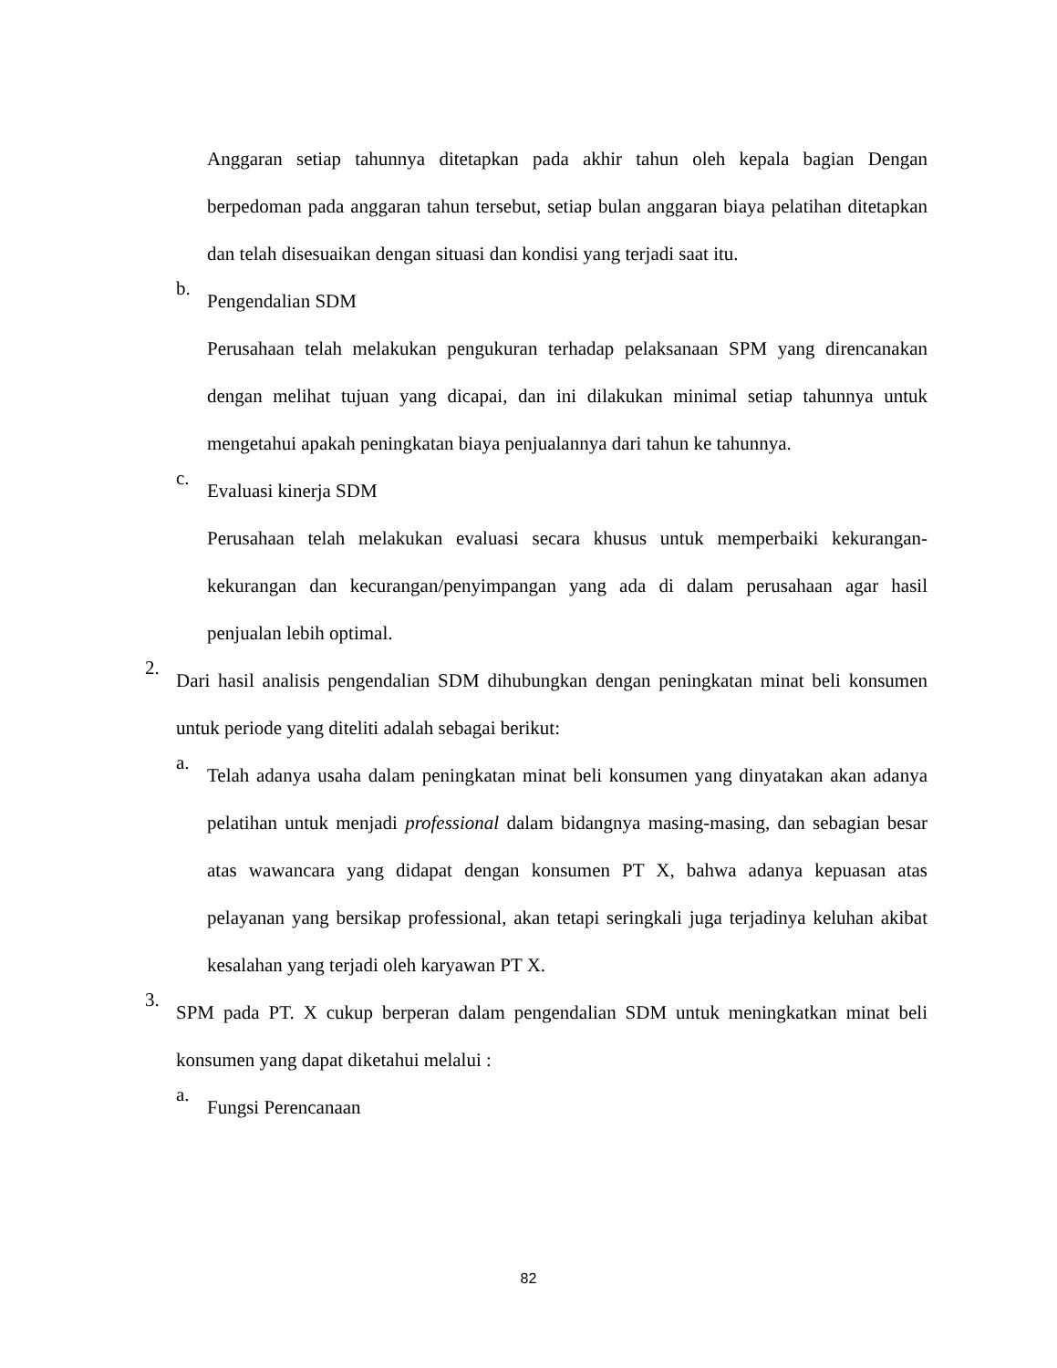Anggaran setiap tahunnya ditetapkan pada akhir tahun oleh kepala bagian Dengan berpedoman pada anggaran tahun tersebut, setiap bulan anggaran biaya pelatihan ditetapkan dan telah disesuaikan dengan situasi dan kondisi yang terjadi saat itu.
b.
Pengendalian SDM
Perusahaan telah melakukan pengukuran terhadap pelaksanaan SPM yang direncanakan dengan melihat tujuan yang dicapai, dan ini dilakukan minimal setiap tahunnya untuk mengetahui apakah peningkatan biaya penjualannya dari tahun ke tahunnya.
c.
Evaluasi kinerja SDM
Perusahaan telah melakukan evaluasi secara khusus untuk memperbaiki kekurangan-kekurangan dan kecurangan/penyimpangan yang ada di dalam perusahaan agar hasil penjualan lebih optimal.
2.
Dari hasil analisis pengendalian SDM dihubungkan dengan peningkatan minat beli konsumen untuk periode yang diteliti adalah sebagai berikut:
a.
Telah adanya usaha dalam peningkatan minat beli konsumen yang dinyatakan akan adanya pelatihan untuk menjadi professional dalam bidangnya masing-masing, dan sebagian besar atas wawancara yang didapat dengan konsumen PT X, bahwa adanya kepuasan atas pelayanan yang bersikap professional, akan tetapi seringkali juga terjadinya keluhan akibat kesalahan yang terjadi oleh karyawan PT X.
3.
SPM pada PT. X cukup berperan dalam pengendalian SDM untuk meningkatkan minat beli konsumen yang dapat diketahui melalui :
a.
Fungsi Perencanaan
82